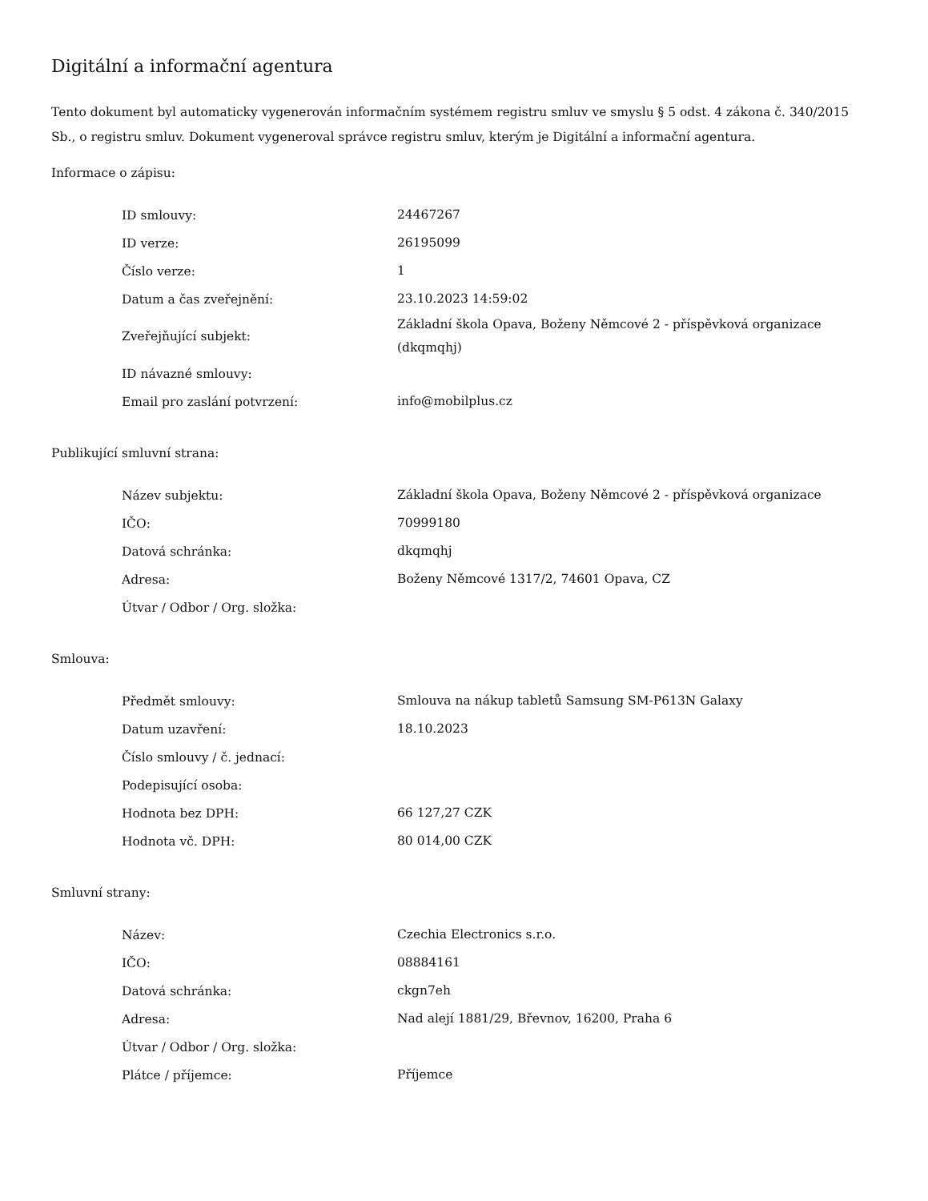Digitální a informační agentura
Tento dokument byl automaticky vygenerován informačním systémem registru smluv ve smyslu § 5 odst. 4 zákona č. 340/2015 Sb., o registru smluv. Dokument vygeneroval správce registru smluv, kterým je Digitální a informační agentura.
Informace o zápisu:
| ID smlouvy: | 24467267 |
| ID verze: | 26195099 |
| Číslo verze: | 1 |
| Datum a čas zveřejnění: | 23.10.2023 14:59:02 |
| Zveřejňující subjekt: | Základní škola Opava, Boženy Němcové 2 - příspěvková organizace (dkqmqhj) |
| ID návazné smlouvy: | |
| Email pro zaslání potvrzení: | info@mobilplus.cz |
Publikující smluvní strana:
| Název subjektu: | Základní škola Opava, Boženy Němcové 2 - příspěvková organizace |
| IČO: | 70999180 |
| Datová schránka: | dkqmqhj |
| Adresa: | Boženy Němcové 1317/2, 74601 Opava, CZ |
| Útvar / Odbor / Org. složka: | |
Smlouva:
| Předmět smlouvy: | Smlouva na nákup tabletů Samsung SM-P613N Galaxy |
| Datum uzavření: | 18.10.2023 |
| Číslo smlouvy / č. jednací: | |
| Podepisující osoba: | |
| Hodnota bez DPH: | 66 127,27 CZK |
| Hodnota vč. DPH: | 80 014,00 CZK |
Smluvní strany:
| Název: | Czechia Electronics s.r.o. |
| IČO: | 08884161 |
| Datová schránka: | ckgn7eh |
| Adresa: | Nad alejí 1881/29, Břevnov, 16200, Praha 6 |
| Útvar / Odbor / Org. složka: | |
| Plátce / příjemce: | Příjemce |